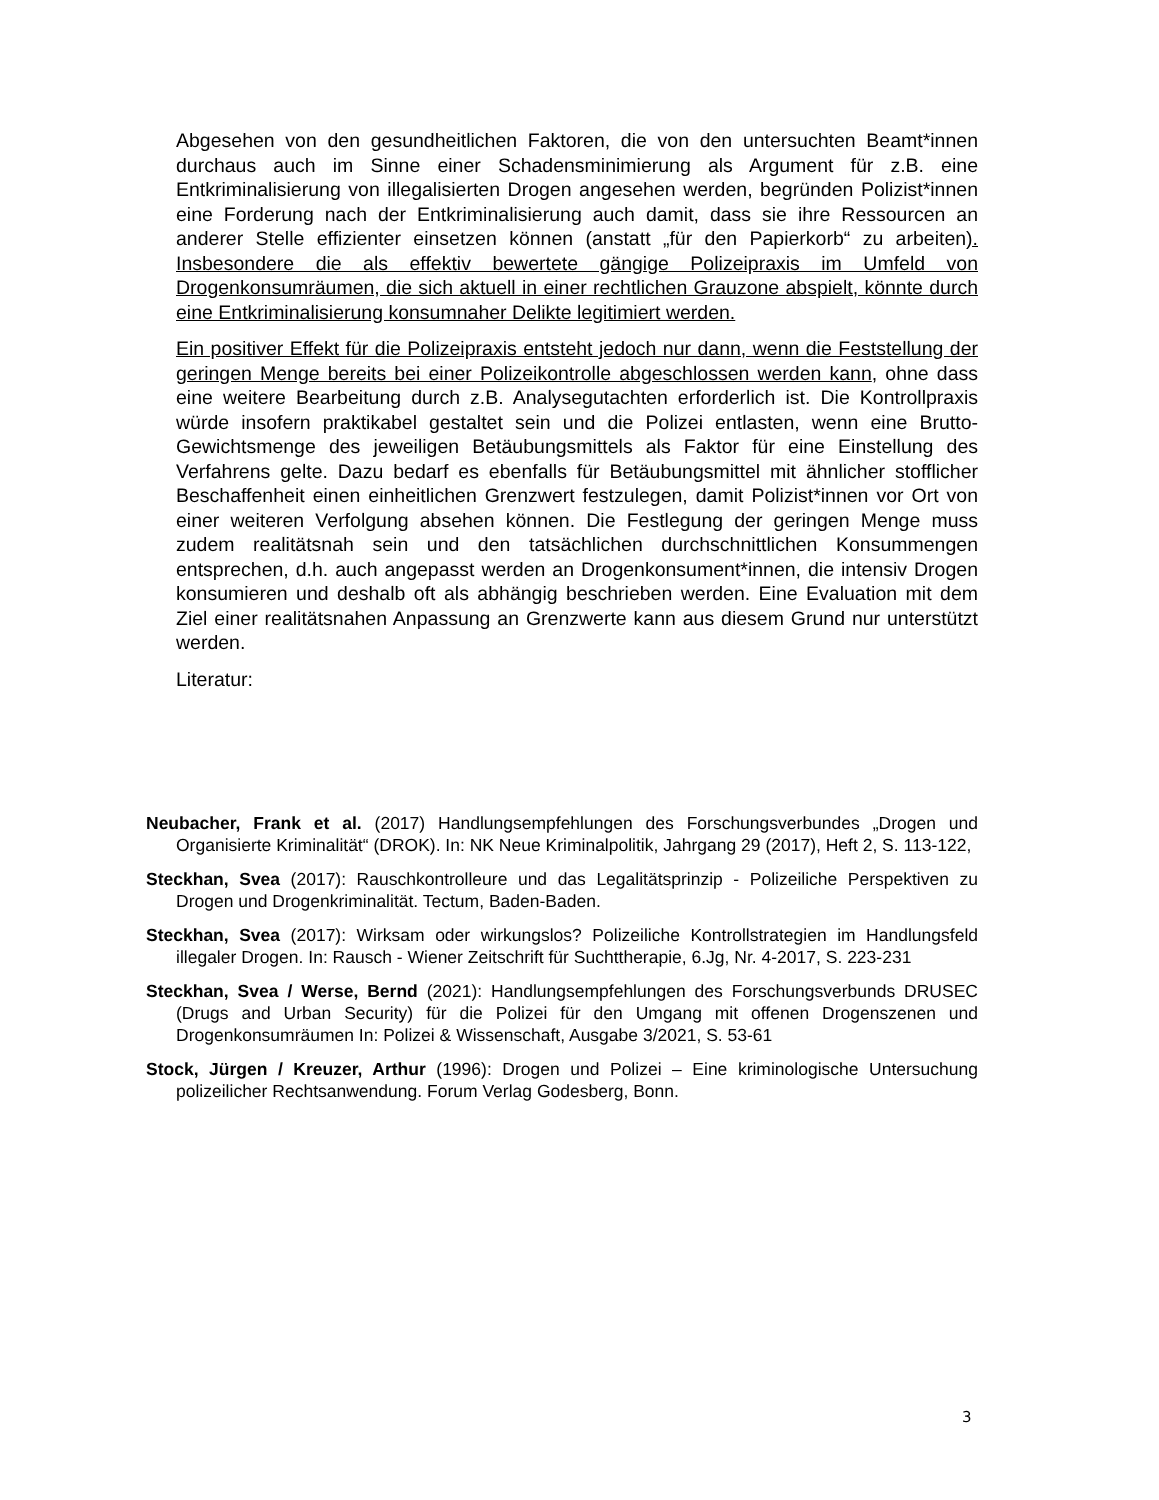Abgesehen von den gesundheitlichen Faktoren, die von den untersuchten Beamt*innen durchaus auch im Sinne einer Schadensminimierung als Argument für z.B. eine Entkriminalisierung von illegalisierten Drogen angesehen werden, begründen Polizist*innen eine Forderung nach der Entkriminalisierung auch damit, dass sie ihre Ressourcen an anderer Stelle effizienter einsetzen können (anstatt „für den Papierkorb“ zu arbeiten). Insbesondere die als effektiv bewertete gängige Polizeipraxis im Umfeld von Drogenkonsumräumen, die sich aktuell in einer rechtlichen Grauzone abspielt, könnte durch eine Entkriminalisierung konsumnaher Delikte legitimiert werden.
Ein positiver Effekt für die Polizeipraxis entsteht jedoch nur dann, wenn die Feststellung der geringen Menge bereits bei einer Polizeikontrolle abgeschlossen werden kann, ohne dass eine weitere Bearbeitung durch z.B. Analysegutachten erforderlich ist. Die Kontrollpraxis würde insofern praktikabel gestaltet sein und die Polizei entlasten, wenn eine Brutto-Gewichtsmenge des jeweiligen Betäubungsmittels als Faktor für eine Einstellung des Verfahrens gelte. Dazu bedarf es ebenfalls für Betäubungsmittel mit ähnlicher stofflicher Beschaffenheit einen einheitlichen Grenzwert festzulegen, damit Polizist*innen vor Ort von einer weiteren Verfolgung absehen können. Die Festlegung der geringen Menge muss zudem realitätsnah sein und den tatsächlichen durchschnittlichen Konsummengen entsprechen, d.h. auch angepasst werden an Drogenkonsument*innen, die intensiv Drogen konsumieren und deshalb oft als abhängig beschrieben werden. Eine Evaluation mit dem Ziel einer realitätsnahen Anpassung an Grenzwerte kann aus diesem Grund nur unterstützt werden.
Literatur:
Neubacher, Frank et al. (2017) Handlungsempfehlungen des Forschungsverbundes „Drogen und Organisierte Kriminalität“ (DROK). In: NK Neue Kriminalpolitik, Jahrgang 29 (2017), Heft 2, S. 113-122,
Steckhan, Svea (2017): Rauschkontrolleure und das Legalitätsprinzip - Polizeiliche Perspektiven zu Drogen und Drogenkriminalität. Tectum, Baden-Baden.
Steckhan, Svea (2017): Wirksam oder wirkungslos? Polizeiliche Kontrollstrategien im Handlungsfeld illegaler Drogen. In: Rausch - Wiener Zeitschrift für Suchttherapie, 6.Jg, Nr. 4-2017, S. 223-231
Steckhan, Svea / Werse, Bernd (2021): Handlungsempfehlungen des Forschungsverbunds DRUSEC (Drugs and Urban Security) für die Polizei für den Umgang mit offenen Drogenszenen und Drogenkonsumräumen In: Polizei & Wissenschaft, Ausgabe 3/2021, S. 53-61
Stock, Jürgen / Kreuzer, Arthur (1996): Drogen und Polizei – Eine kriminologische Untersuchung polizeilicher Rechtsanwendung. Forum Verlag Godesberg, Bonn.
3